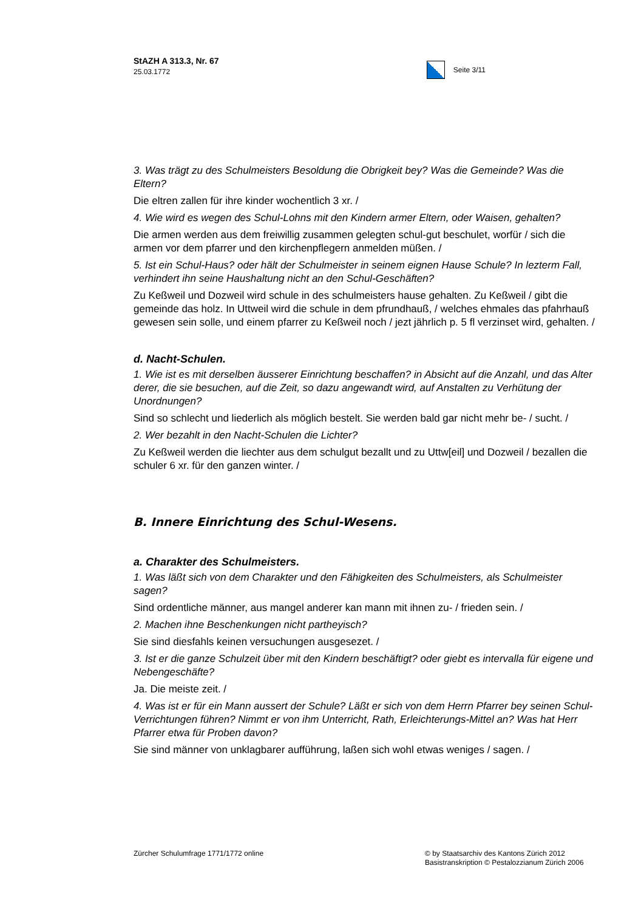StAZH A 313.3, Nr. 67
25.03.1772
Seite 3/11
3. Was trägt zu des Schulmeisters Besoldung die Obrigkeit bey? Was die Gemeinde? Was die Eltern?
Die eltren zallen für ihre kinder wochentlich 3 xr. /
4. Wie wird es wegen des Schul-Lohns mit den Kindern armer Eltern, oder Waisen, gehalten?
Die armen werden aus dem freiwillig zusammen gelegten schul-gut beschulet, worfür / sich die armen vor dem pfarrer und den kirchenpflegern anmelden müßen. /
5. Ist ein Schul-Haus? oder hält der Schulmeister in seinem eignen Hause Schule? In lezterm Fall, verhindert ihn seine Haushaltung nicht an den Schul-Geschäften?
Zu Keßweil und Dozweil wird schule in des schulmeisters hause gehalten. Zu Keßweil / gibt die gemeinde das holz. In Uttweil wird die schule in dem pfrundhauß, / welches ehmales das pfahrhauß gewesen sein solle, und einem pfarrer zu Keßweil noch / jezt jährlich p. 5 fl verzinset wird, gehalten. /
d. Nacht-Schulen.
1. Wie ist es mit derselben äusserer Einrichtung beschaffen? in Absicht auf die Anzahl, und das Alter derer, die sie besuchen, auf die Zeit, so dazu angewandt wird, auf Anstalten zu Verhütung der Unordnungen?
Sind so schlecht und liederlich als möglich bestelt. Sie werden bald gar nicht mehr be- / sucht. /
2. Wer bezahlt in den Nacht-Schulen die Lichter?
Zu Keßweil werden die liechter aus dem schulgut bezallt und zu Uttw[eil] und Dozweil / bezallen die schuler 6 xr. für den ganzen winter. /
B. Innere Einrichtung des Schul-Wesens.
a. Charakter des Schulmeisters.
1. Was läßt sich von dem Charakter und den Fähigkeiten des Schulmeisters, als Schulmeister sagen?
Sind ordentliche männer, aus mangel anderer kan mann mit ihnen zu- / frieden sein. /
2. Machen ihne Beschenkungen nicht partheyisch?
Sie sind diesfahls keinen versuchungen ausgesezet. /
3. Ist er die ganze Schulzeit über mit den Kindern beschäftigt? oder giebt es intervalla für eigene und Nebengeschäfte?
Ja. Die meiste zeit. /
4. Was ist er für ein Mann aussert der Schule? Läßt er sich von dem Herrn Pfarrer bey seinen Schul-Verrichtungen führen? Nimmt er von ihm Unterricht, Rath, Erleichterungs-Mittel an? Was hat Herr Pfarrer etwa für Proben davon?
Sie sind männer von unklagbarer aufführung, laßen sich wohl etwas weniges / sagen. /
Zürcher Schulumfrage 1771/1772 online
© by Staatsarchiv des Kantons Zürich 2012
Basistranskription © Pestalozzianum Zürich 2006